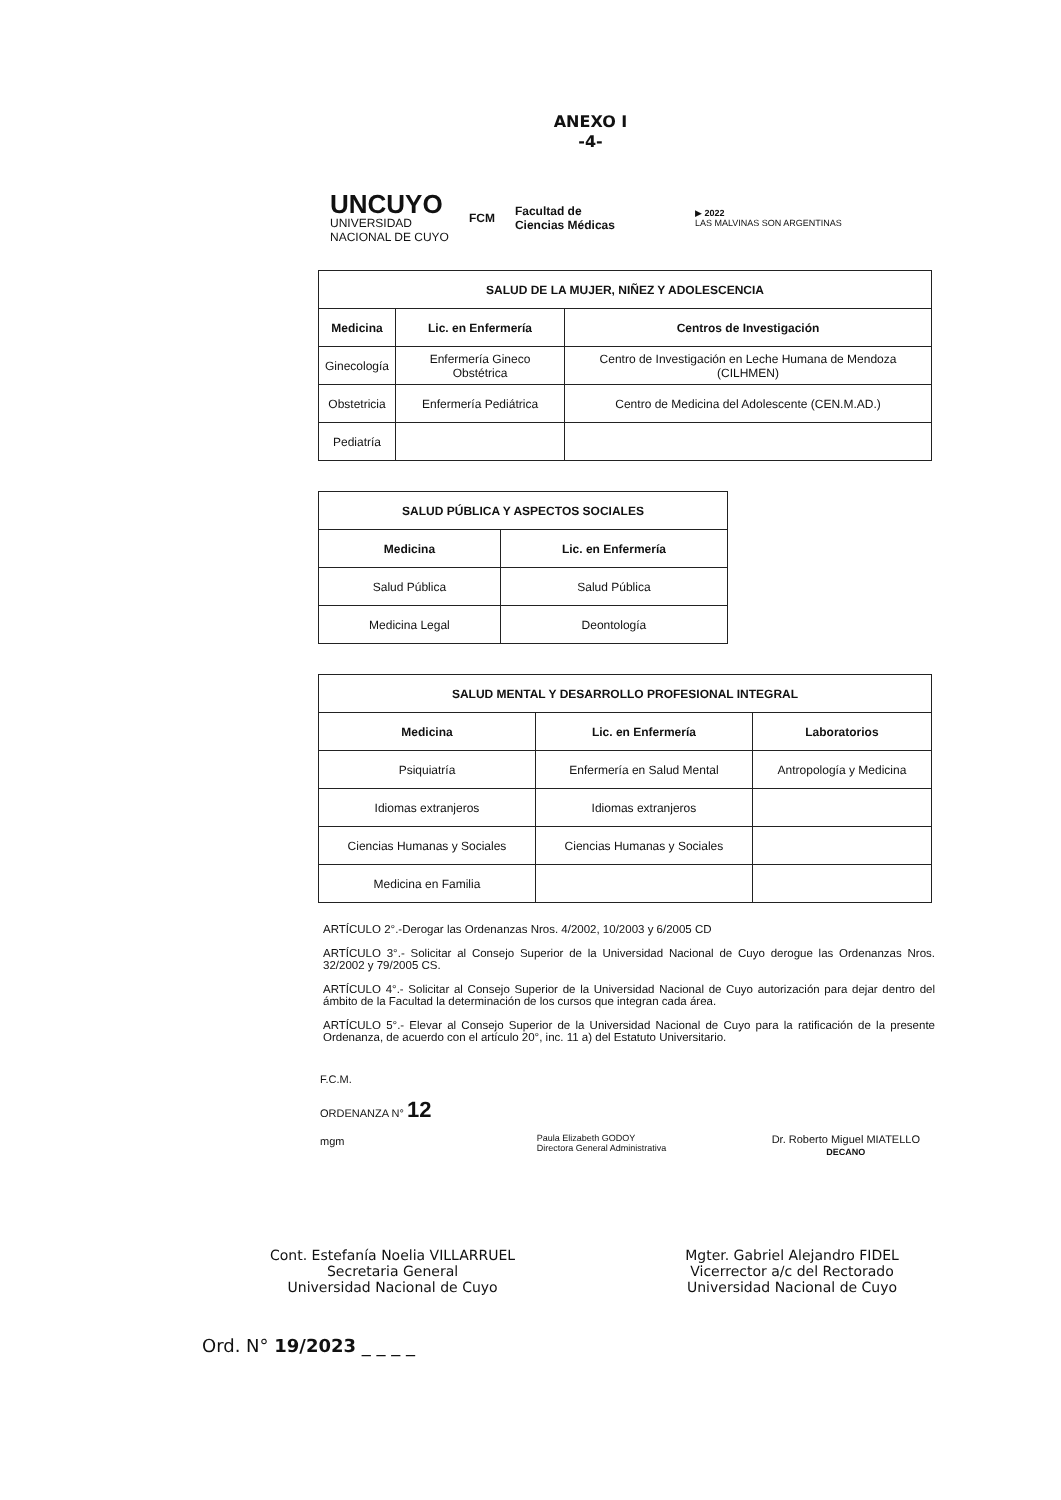ANEXO I
-4-
UNCUYO
UNIVERSIDAD
NACIONAL DE CUYO
FCM
Facultad de
Ciencias Médicas
▶ 2022
LAS MALVINAS SON ARGENTINAS
| SALUD DE LA MUJER, NIÑEZ Y ADOLESCENCIA | | |
| --- | --- | --- |
| Medicina | Lic. en Enfermería | Centros de Investigación |
| Ginecología | Enfermería Gineco Obstétrica | Centro de Investigación en Leche Humana de Mendoza (CILHMEN) |
| Obstetricia | Enfermería Pediátrica | Centro de Medicina del Adolescente (CEN.M.AD.) |
| Pediatría | | |
| SALUD PÚBLICA Y ASPECTOS SOCIALES | |
| --- | --- |
| Medicina | Lic. en Enfermería |
| Salud Pública | Salud Pública |
| Medicina Legal | Deontología |
| SALUD MENTAL Y DESARROLLO PROFESIONAL INTEGRAL | | |
| --- | --- | --- |
| Medicina | Lic. en Enfermería | Laboratorios |
| Psiquiatría | Enfermería en Salud Mental | Antropología y Medicina |
| Idiomas extranjeros | Idiomas extranjeros | |
| Ciencias Humanas y Sociales | Ciencias Humanas y Sociales | |
| Medicina en Familia | | |
ARTÍCULO 2°.-Derogar las Ordenanzas Nros. 4/2002, 10/2003 y 6/2005 CD
ARTÍCULO 3°.- Solicitar al Consejo Superior de la Universidad Nacional de Cuyo derogue las Ordenanzas Nros. 32/2002 y 79/2005 CS.
ARTÍCULO 4°.- Solicitar al Consejo Superior de la Universidad Nacional de Cuyo autorización para dejar dentro del ámbito de la Facultad la determinación de los cursos que integran cada área.
ARTÍCULO 5°.- Elevar al Consejo Superior de la Universidad Nacional de Cuyo para la ratificación de la presente Ordenanza, de acuerdo con el artículo 20°, inc. 11 a) del Estatuto Universitario.
F.C.M.
ORDENANZA N° 12
mgm
Paula Elizabeth GODOY
Directora General Administrativa
Dr. Roberto Miguel MIATELLO
DECANO
Cont. Estefanía Noelia VILLARRUEL
Secretaria General
Universidad Nacional de Cuyo
Mgter. Gabriel Alejandro FIDEL
Vicerrector a/c del Rectorado
Universidad Nacional de Cuyo
Ord. N° 19/2023 _ _ _ _